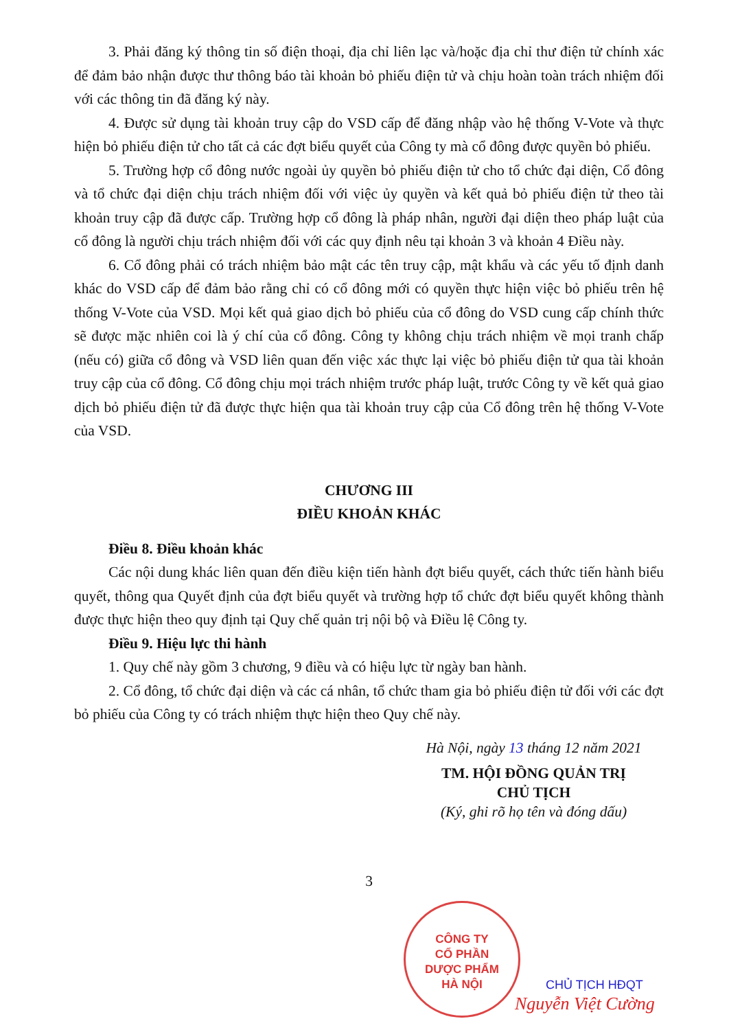3. Phải đăng ký thông tin số điện thoại, địa chỉ liên lạc và/hoặc địa chỉ thư điện tử chính xác để đảm bảo nhận được thư thông báo tài khoản bỏ phiếu điện tử và chịu hoàn toàn trách nhiệm đối với các thông tin đã đăng ký này.
4. Được sử dụng tài khoản truy cập do VSD cấp để đăng nhập vào hệ thống V-Vote và thực hiện bỏ phiếu điện tử cho tất cả các đợt biểu quyết của Công ty mà cổ đông được quyền bỏ phiếu.
5. Trường hợp cổ đông nước ngoài ủy quyền bỏ phiếu điện tử cho tổ chức đại diện, Cổ đông và tổ chức đại diện chịu trách nhiệm đối với việc ủy quyền và kết quả bỏ phiếu điện tử theo tài khoản truy cập đã được cấp. Trường hợp cổ đông là pháp nhân, người đại diện theo pháp luật của cổ đông là người chịu trách nhiệm đối với các quy định nêu tại khoản 3 và khoản 4 Điều này.
6. Cổ đông phải có trách nhiệm bảo mật các tên truy cập, mật khẩu và các yếu tố định danh khác do VSD cấp để đảm bảo rằng chỉ có cổ đông mới có quyền thực hiện việc bỏ phiếu trên hệ thống V-Vote của VSD. Mọi kết quả giao dịch bỏ phiếu của cổ đông do VSD cung cấp chính thức sẽ được mặc nhiên coi là ý chí của cổ đông. Công ty không chịu trách nhiệm về mọi tranh chấp (nếu có) giữa cổ đông và VSD liên quan đến việc xác thực lại việc bỏ phiếu điện tử qua tài khoản truy cập của cổ đông. Cổ đông chịu mọi trách nhiệm trước pháp luật, trước Công ty về kết quả giao dịch bỏ phiếu điện tử đã được thực hiện qua tài khoản truy cập của Cổ đông trên hệ thống V-Vote của VSD.
CHƯƠNG III
ĐIỀU KHOẢN KHÁC
Điều 8. Điều khoản khác
Các nội dung khác liên quan đến điều kiện tiến hành đợt biểu quyết, cách thức tiến hành biểu quyết, thông qua Quyết định của đợt biểu quyết và trường hợp tổ chức đợt biểu quyết không thành được thực hiện theo quy định tại Quy chế quản trị nội bộ và Điều lệ Công ty.
Điều 9. Hiệu lực thi hành
1. Quy chế này gồm 3 chương, 9 điều và có hiệu lực từ ngày ban hành.
2. Cổ đông, tổ chức đại diện và các cá nhân, tổ chức tham gia bỏ phiếu điện tử đối với các đợt bỏ phiếu của Công ty có trách nhiệm thực hiện theo Quy chế này.
Hà Nội, ngày 13 tháng 12 năm 2021
TM. HỘI ĐỒNG QUẢN TRỊ
CHỦ TỊCH
(Ký, ghi rõ họ tên và đóng dấu)
3
CÔNG TY
CỔ PHẦN
DƯỢC PHẨM
HÀ NỘI
CHỦ TỊCH HĐQT
Nguyễn Việt Cường